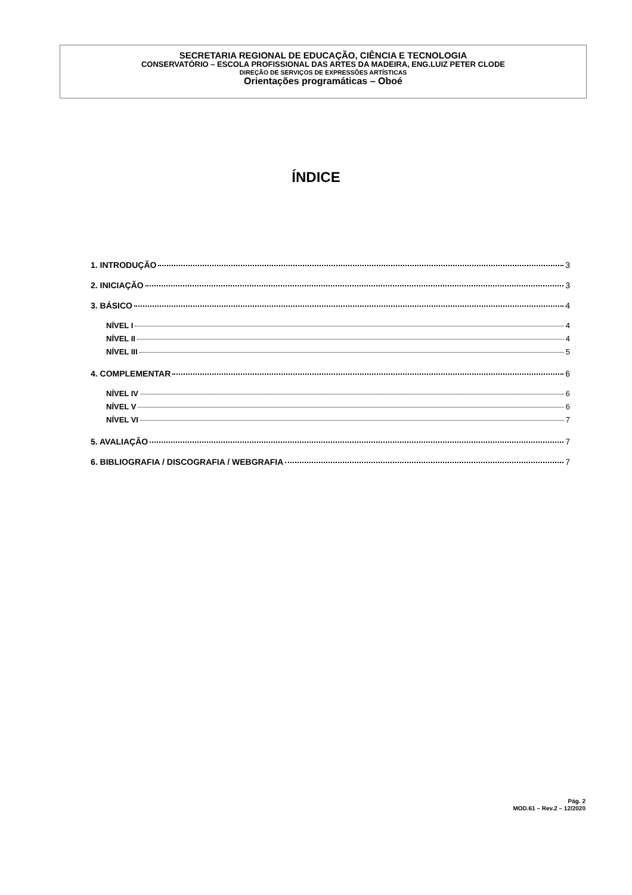SECRETARIA REGIONAL DE EDUCAÇÃO, CIÊNCIA E TECNOLOGIA
CONSERVATÓRIO – ESCOLA PROFISSIONAL DAS ARTES DA MADEIRA, ENG.LUIZ PETER CLODE
DIREÇÃO DE SERVIÇOS DE EXPRESSÕES ARTÍSTICAS
Orientações programáticas – Oboé
ÍNDICE
1. INTRODUÇÃO 3
2. INICIAÇÃO 3
3. BÁSICO 4
NÍVEL I 4
NÍVEL II 4
NÍVEL III 5
4. COMPLEMENTAR 6
NÍVEL IV 6
NÍVEL V 6
NÍVEL VI 7
5. AVALIAÇÃO 7
6. BIBLIOGRAFIA / DISCOGRAFIA / WEBGRAFIA 7
Pág. 2
MOD.61 – Rev.2 – 12/2020